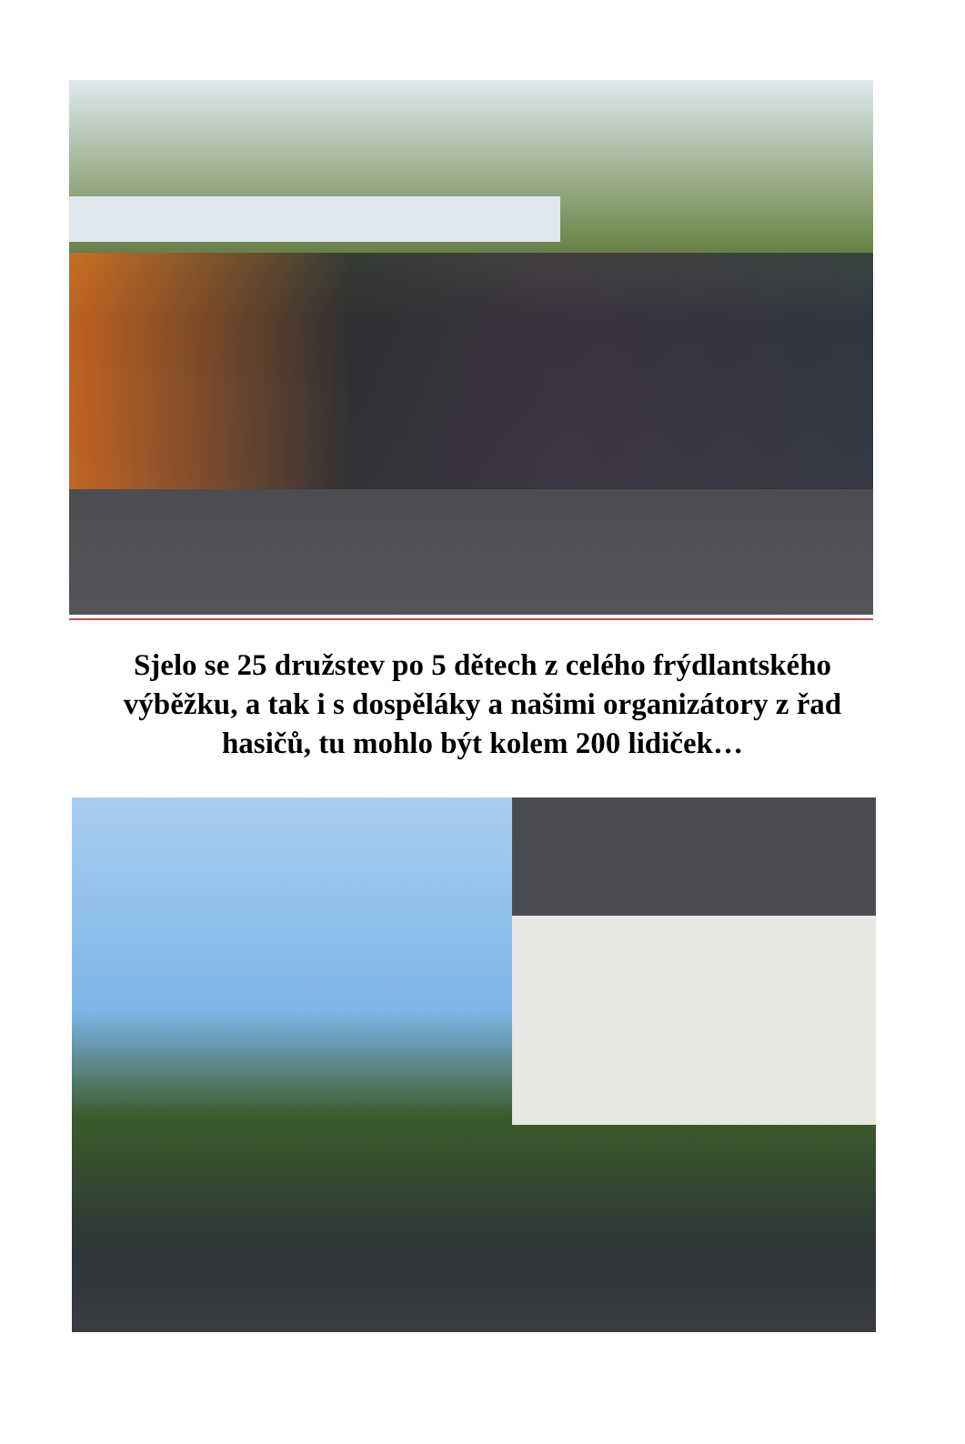Sjelo se 25 družstev po 5 dětech z celého frýdlantského výběžku, a tak i s dospěláky a našimi organizátory z řad hasičů, tu mohlo být kolem 200 lidiček…